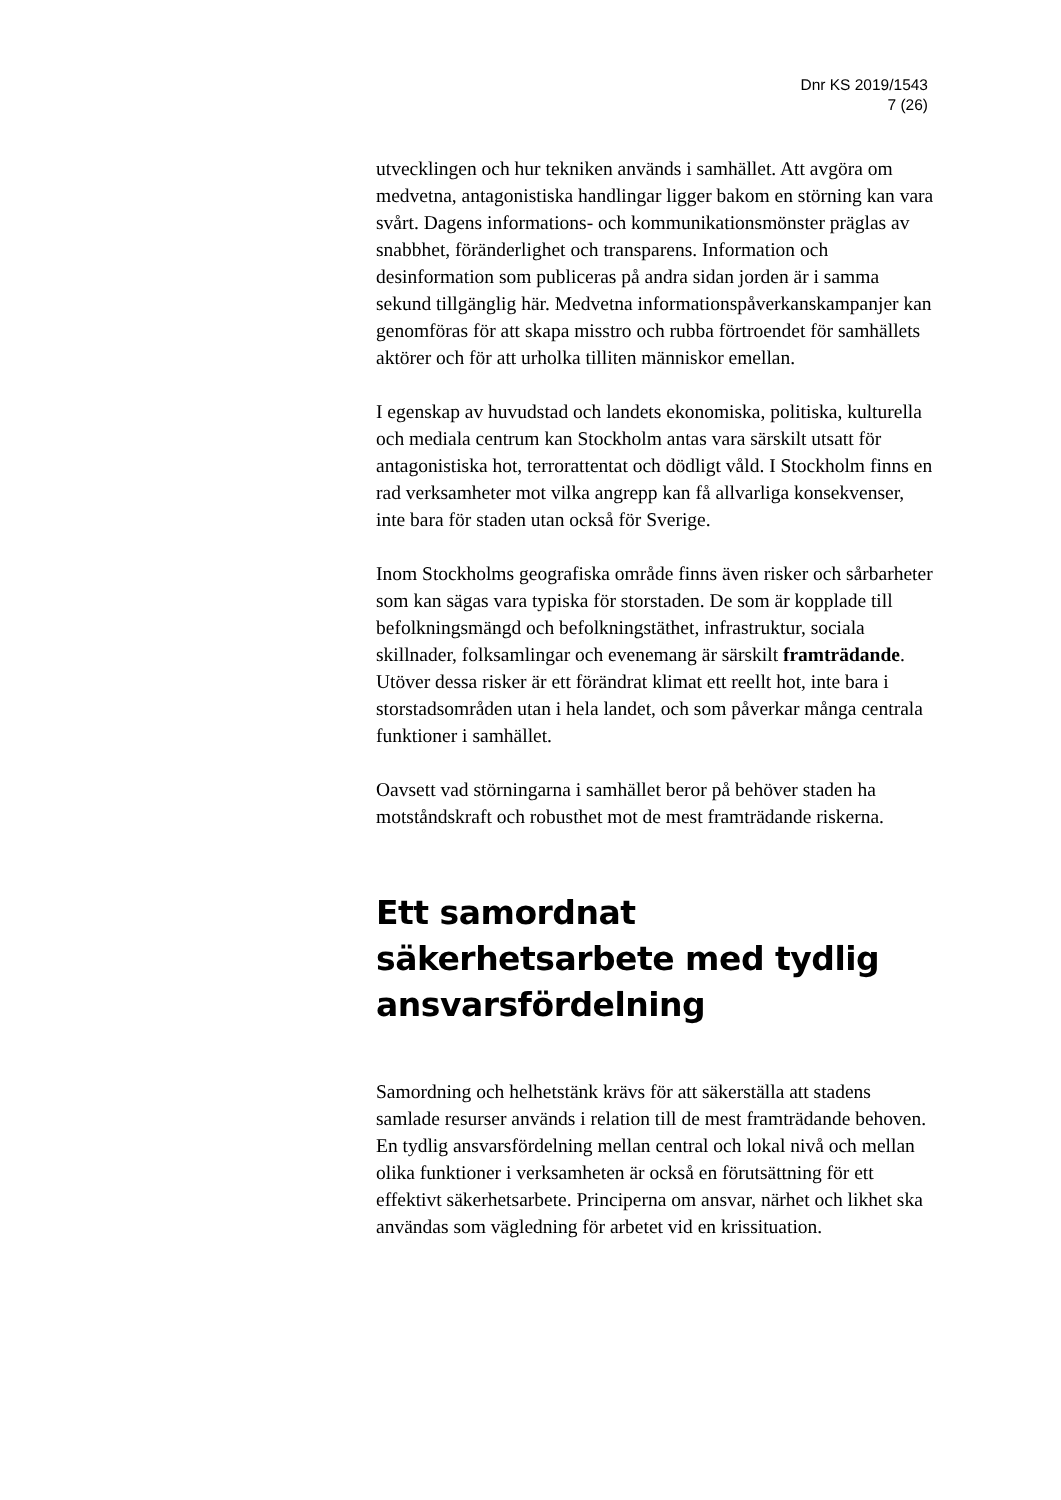Dnr KS 2019/1543
7 (26)
utvecklingen och hur tekniken används i samhället. Att avgöra om medvetna, antagonistiska handlingar ligger bakom en störning kan vara svårt. Dagens informations- och kommunikationsmönster präglas av snabbhet, föränderlighet och transparens. Information och desinformation som publiceras på andra sidan jorden är i samma sekund tillgänglig här. Medvetna informationspåverkanskampanjer kan genomföras för att skapa misstro och rubba förtroendet för samhällets aktörer och för att urholka tilliten människor emellan.
I egenskap av huvudstad och landets ekonomiska, politiska, kulturella och mediala centrum kan Stockholm antas vara särskilt utsatt för antagonistiska hot, terrorattentat och dödligt våld. I Stockholm finns en rad verksamheter mot vilka angrepp kan få allvarliga konsekvenser, inte bara för staden utan också för Sverige.
Inom Stockholms geografiska område finns även risker och sårbarheter som kan sägas vara typiska för storstaden. De som är kopplade till befolkningsmängd och befolkningstäthet, infrastruktur, sociala skillnader, folksamlingar och evenemang är särskilt framträdande. Utöver dessa risker är ett förändrat klimat ett reellt hot, inte bara i storstadsområden utan i hela landet, och som påverkar många centrala funktioner i samhället.
Oavsett vad störningarna i samhället beror på behöver staden ha motståndskraft och robusthet mot de mest framträdande riskerna.
Ett samordnat säkerhetsarbete med tydlig ansvarsfördelning
Samordning och helhetstänk krävs för att säkerställa att stadens samlade resurser används i relation till de mest framträdande behoven. En tydlig ansvarsfördelning mellan central och lokal nivå och mellan olika funktioner i verksamheten är också en förutsättning för ett effektivt säkerhetsarbete. Principerna om ansvar, närhet och likhet ska användas som vägledning för arbetet vid en krissituation.